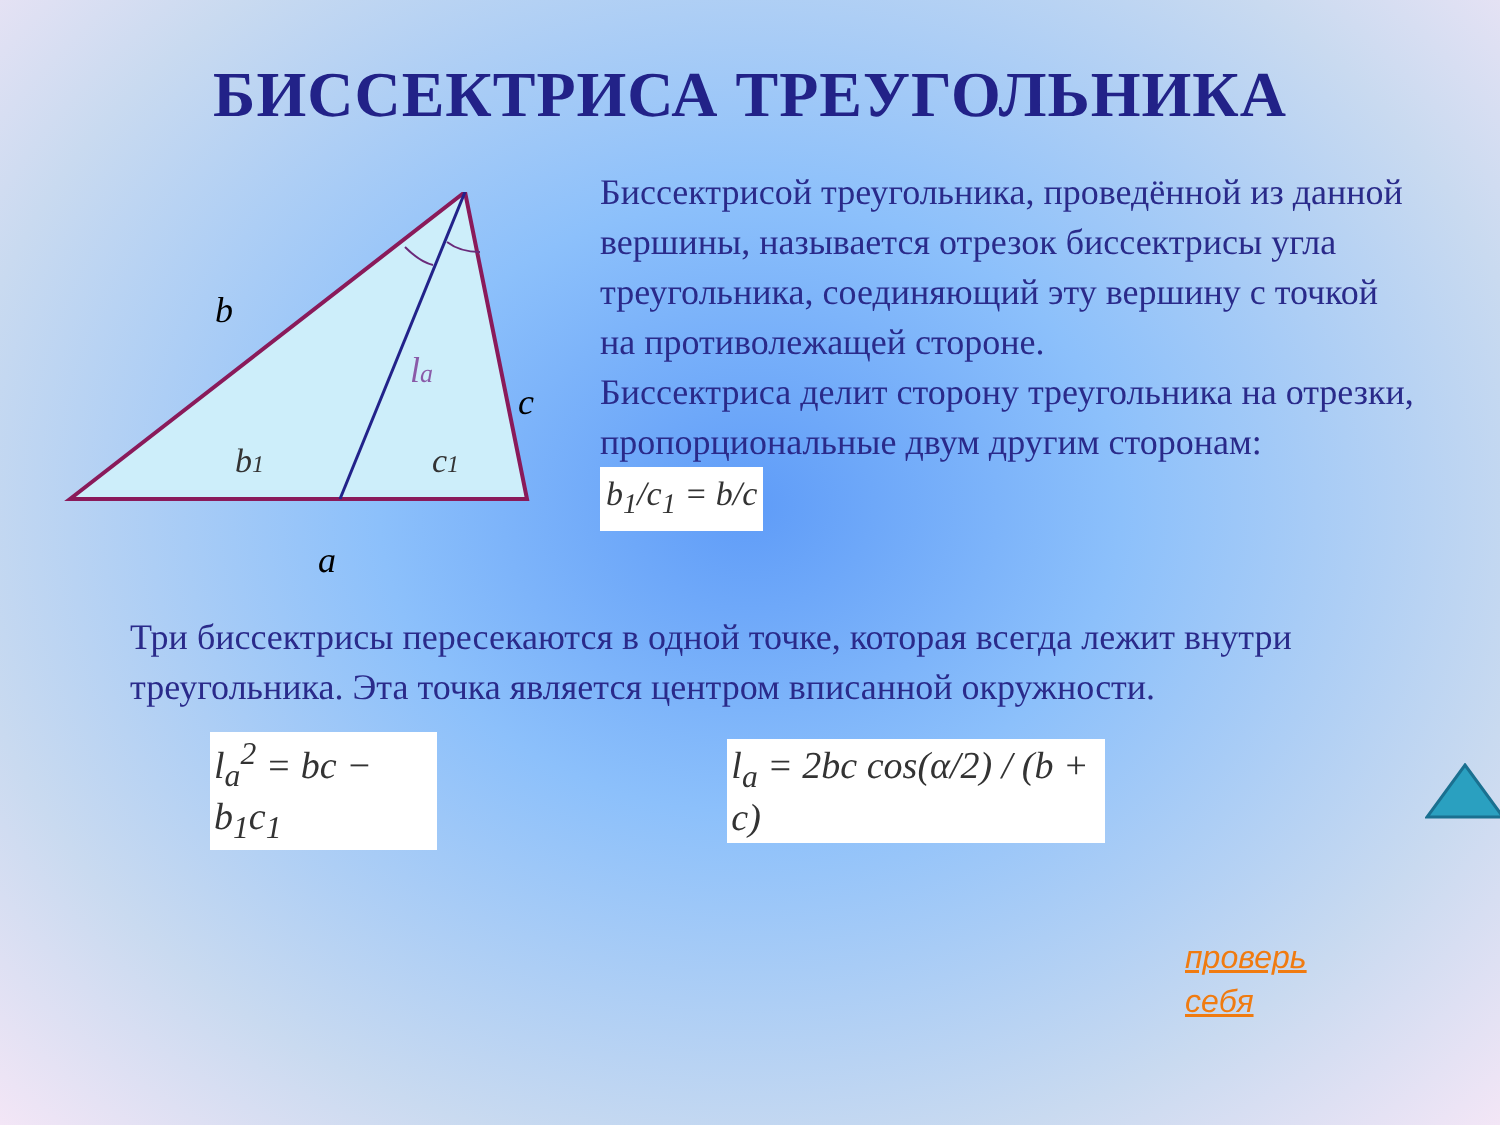БИССЕКТРИСА ТРЕУГОЛЬНИКА
b
c
a
la
b1
c1
Биссектрисой треугольника, проведённой из данной вершины, называется отрезок биссектрисы угла треугольника, соединяющий эту вершину с точкой на противолежащей стороне.
Биссектриса делит сторону треугольника на отрезки, пропорциональные двум другим сторонам: b<sub>1</sub>/c<sub>1</sub> = b/c
Три биссектрисы пересекаются в одной точке, которая всегда лежит внутри треугольника. Эта точка является центром вписанной окружности.
l<sub>a</sub><sup>2</sup> = bc − b<sub>1</sub>c<sub>1</sub> l<sub>a</sub> = 2bc cos(α/2) / (b + c)
проверь
себя